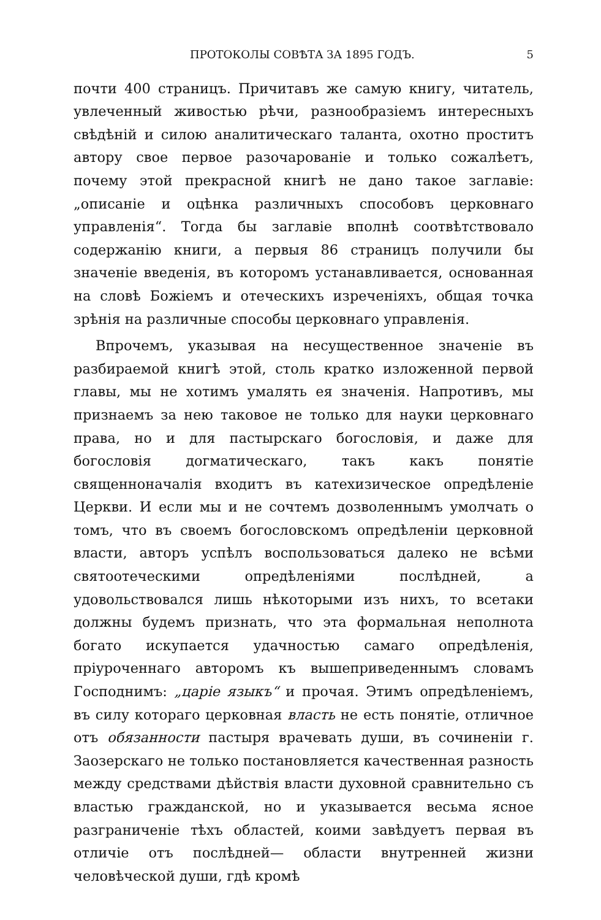ПРОТОКОЛЫ СОВѢТА ЗА 1895 ГОДЪ. 5
почти 400 страницъ. Причитавъ же самую книгу, читатель, увлеченный живостью рѣчи, разнообразіемъ интересныхъ свѣдѣній и силою аналитическаго таланта, охотно проститъ автору свое первое разочарованіе и только сожалѣетъ, почему этой прекрасной книгѣ не дано такое заглавіе: „описаніе и оцѣнка различныхъ способовъ церковнаго управленія“. Тогда бы заглавіе вполнѣ соотвѣтствовало содержанію книги, а первыя 86 страницъ получили бы значеніе введенія, въ которомъ устанавливается, основанная на словѣ Божіемъ и отеческихъ изреченіяхъ, общая точка зрѣнія на различные способы церковнаго управленія.
Впрочемъ, указывая на несущественное значеніе въ разбираемой книгѣ этой, столь кратко изложенной первой главы, мы не хотимъ умалять ея значенія. Напротивъ, мы признаемъ за нею таковое не только для науки церковнаго права, но и для пастырскаго богословія, и даже для богословія догматическаго, такъ какъ понятіе священноначалія входитъ въ катехизическое опредѣленіе Церкви. И если мы и не сочтемъ дозволеннымъ умолчать о томъ, что въ своемъ богословскомъ опредѣленіи церковной власти, авторъ успѣлъ воспользоваться далеко не всѣми святоотеческими опредѣленіями послѣдней, а удовольствовался лишь нѣкоторыми изъ нихъ, то всетаки должны будемъ признать, что эта формальная неполнота богато искупается удачностью самаго опредѣленія, пріуроченнаго авторомъ къ вышеприведеннымъ словамъ Господнимъ: „царіе языкъ“ и прочая. Этимъ опредѣленіемъ, въ силу котораго церковная власть не есть понятіе, отличное отъ обязанности пастыря врачевать души, въ сочиненіи г. Заозерскаго не только постановляется качественная разность между средствами дѣйствія власти духовной сравнительно съ властью гражданской, но и указывается весьма ясное разграниченіе тѣхъ областей, коими завѣдуетъ первая въ отличіе отъ послѣдней— области внутренней жизни человѣческой души, гдѣ кромѣ